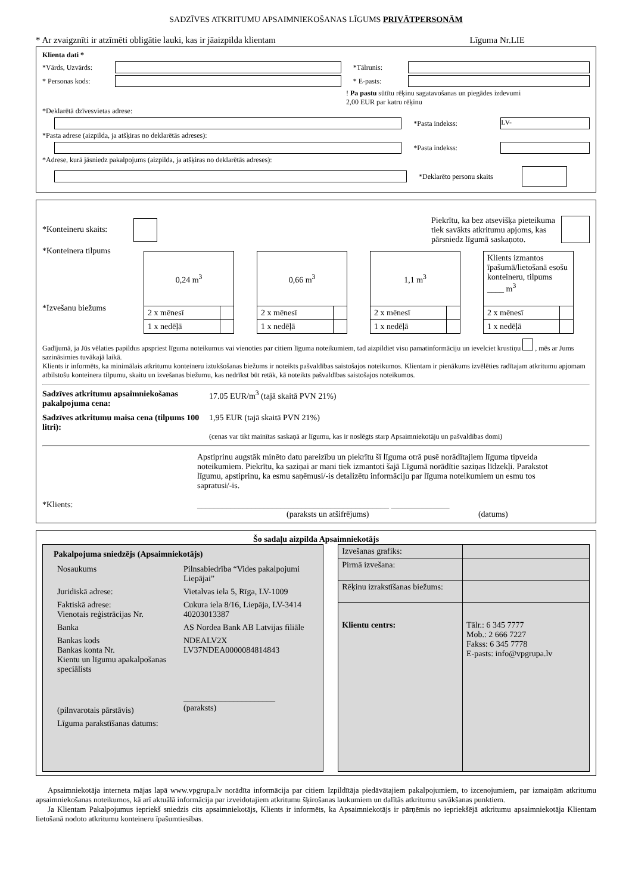SADZĪVES ATKRITUMU APSAIMNIEKOŠANAS LĪGUMS PRIVĀTPERSONĀM
* Ar zvaigznīti ir atzīmēti obligātie lauki, kas ir jāaizpilda klientam Līguma Nr.LIE
Klienta dati *
*Vārds, Uzvārds: *Tālrunis:
* Personas kods: * E-pasts:
! Pa pastu sūtītu rēķinu sagatavošanas un piegādes izdevumi
2,00 EUR par katru rēķinu
*Deklarētā dzīvesvietas adrese:
*Pasta indekss: LV-
*Pasta adrese (aizpilda, ja atšķiras no deklarētās adreses):
*Pasta indekss:
*Adrese, kurā jāsniedz pakalpojums (aizpilda, ja atšķiras no deklarētās adreses):
*Deklarēto personu skaits
*Konteineru skaits: Piekrītu, ka bez atsevišķa pieteikuma
tiek savākts atkritumu apjoms, kas
pārsniedz līgumā saskaņoto.
*Konteinera tilpums
*Izvešanu biežums
| 0,24 m<sup>3</sup> | |
| 2 x mēnesī | |
| 1 x nedēļā | |
| 0,66 m<sup>3</sup> | |
| 2 x mēnesī | |
| 1 x nedēļā | |
| 1,1 m<sup>3</sup> | |
| 2 x mēnesī | |
| 1 x nedēļā | |
| Klients izmantos īpašumā/lietošanā esošu konteineru, tilpums ____ m<sup>3</sup> | |
| 2 x mēnesī | |
| 1 x nedēļā | |
Gadījumā, ja Jūs vēlaties papildus apspriest līguma noteikumus vai vienoties par citiem līguma noteikumiem, tad aizpildiet visu pamatinformāciju un ievelciet krustiņu , mēs ar Jums sazināsimies tuvākajā laikā.
Klients ir informēts, ka minimālais atkritumu konteineru iztukšošanas biežums ir noteikts pašvaldības saistošajos noteikumos. Klientam ir pienākums izvēlēties radītajam atkritumu apjomam atbilstošu konteinera tilpumu, skaitu un izvešanas biežumu, kas nedrīkst būt retāk, kā noteikts pašvaldības saistošajos noteikumos.
Sadzīves atkritumu apsaimniekošanas pakalpojuma cena: 17.05 EUR/m<sup>3</sup> (tajā skaitā PVN 21%)
Sadzīves atkritumu maisa cena (tilpums 100 litri): 1,95 EUR (tajā skaitā PVN 21%)
(cenas var tikt mainītas saskaņā ar līgumu, kas ir noslēgts starp Apsaimniekotāju un pašvaldības domi)
*Klients:
Apstiprinu augstāk minēto datu pareizību un piekrītu šī līguma otrā pusē norādītajiem līguma tipveida noteikumiem. Piekrītu, ka saziņai ar mani tiek izmantoti šajā Līgumā norādītie saziņas līdzekļi. Parakstot līgumu, apstiprinu, ka esmu saņēmusi/-is detalizētu informāciju par līguma noteikumiem un esmu tos sapratusi/-is.
______________________________________________ ______________
(paraksts un atšifrējums) (datums)
Šo sadaļu aizpilda Apsaimniekotājs
Pakalpojuma sniedzējs (Apsaimniekotājs)
| Nosaukums | Pilnsabiedrība “Vides pakalpojumi Liepājai” |
| Juridiskā adrese: | Vietalvas iela 5, Rīga, LV-1009 |
| Faktiskā adrese: Vienotais reģistrācijas Nr. | Cukura iela 8/16, Liepāja, LV-3414 40203013387 |
| Banka | AS Nordea Bank AB Latvijas filiāle |
| Bankas kods Bankas konta Nr. Kientu un līgumu apakalpošanas speciālists | NDEALV2X LV37NDEA0000084814843 |
| (pilnvarotais pārstāvis) | ______________________ (paraksts) |
| Līguma parakstīšanas datums: | |
| Izvešanas grafiks: | |
| Pirmā izvešana: | |
| Rēķinu izrakstīšanas biežums: | |
| Klientu centrs: | Tālr.: 6 345 7777 Mob.: 2 666 7227 Fakss: 6 345 7778 E-pasts: info@vpgrupa.lv |
Apsaimniekotāja interneta mājas lapā www.vpgrupa.lv norādīta informācija par citiem Izpildītāja piedāvātajiem pakalpojumiem, to izcenojumiem, par izmaiņām atkritumu apsaimniekošanas noteikumos, kā arī aktuālā informācija par izveidotajiem atkritumu šķirošanas laukumiem un dalītās atkritumu savākšanas punktiem.
Ja Klientam Pakalpojumus iepriekš sniedzis cits apsaimniekotājs, Klients ir informēts, ka Apsaimniekotājs ir pārņēmis no iepriekšējā atkritumu apsaimniekotāja Klientam lietošanā nodoto atkritumu konteineru īpašumtiesības.